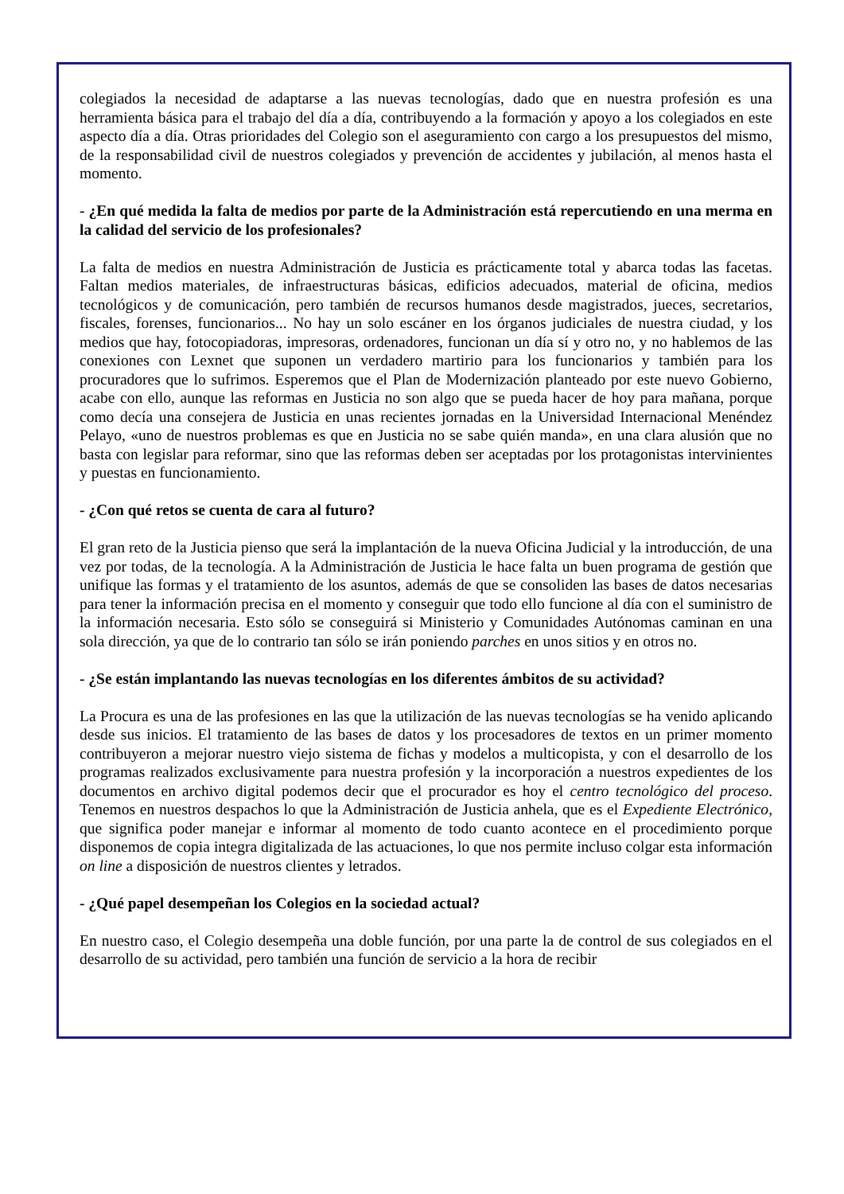colegiados la necesidad de adaptarse a las nuevas tecnologías, dado que en nuestra profesión es una herramienta básica para el trabajo del día a día, contribuyendo a la formación y apoyo a los colegiados en este aspecto día a día. Otras prioridades del Colegio son el aseguramiento con cargo a los presupuestos del mismo, de la responsabilidad civil de nuestros colegiados y prevención de accidentes y jubilación, al menos hasta el momento.
- ¿En qué medida la falta de medios por parte de la Administración está repercutiendo en una merma en la calidad del servicio de los profesionales?
La falta de medios en nuestra Administración de Justicia es prácticamente total y abarca todas las facetas. Faltan medios materiales, de infraestructuras básicas, edificios adecuados, material de oficina, medios tecnológicos y de comunicación, pero también de recursos humanos desde magistrados, jueces, secretarios, fiscales, forenses, funcionarios... No hay un solo escáner en los órganos judiciales de nuestra ciudad, y los medios que hay, fotocopiadoras, impresoras, ordenadores, funcionan un día sí y otro no, y no hablemos de las conexiones con Lexnet que suponen un verdadero martirio para los funcionarios y también para los procuradores que lo sufrimos. Esperemos que el Plan de Modernización planteado por este nuevo Gobierno, acabe con ello, aunque las reformas en Justicia no son algo que se pueda hacer de hoy para mañana, porque como decía una consejera de Justicia en unas recientes jornadas en la Universidad Internacional Menéndez Pelayo, «uno de nuestros problemas es que en Justicia no se sabe quién manda», en una clara alusión que no basta con legislar para reformar, sino que las reformas deben ser aceptadas por los protagonistas intervinientes y puestas en funcionamiento.
- ¿Con qué retos se cuenta de cara al futuro?
El gran reto de la Justicia pienso que será la implantación de la nueva Oficina Judicial y la introducción, de una vez por todas, de la tecnología. A la Administración de Justicia le hace falta un buen programa de gestión que unifique las formas y el tratamiento de los asuntos, además de que se consoliden las bases de datos necesarias para tener la información precisa en el momento y conseguir que todo ello funcione al día con el suministro de la información necesaria. Esto sólo se conseguirá si Ministerio y Comunidades Autónomas caminan en una sola dirección, ya que de lo contrario tan sólo se irán poniendo parches en unos sitios y en otros no.
- ¿Se están implantando las nuevas tecnologías en los diferentes ámbitos de su actividad?
La Procura es una de las profesiones en las que la utilización de las nuevas tecnologías se ha venido aplicando desde sus inicios. El tratamiento de las bases de datos y los procesadores de textos en un primer momento contribuyeron a mejorar nuestro viejo sistema de fichas y modelos a multicopista, y con el desarrollo de los programas realizados exclusivamente para nuestra profesión y la incorporación a nuestros expedientes de los documentos en archivo digital podemos decir que el procurador es hoy el centro tecnológico del proceso. Tenemos en nuestros despachos lo que la Administración de Justicia anhela, que es el Expediente Electrónico, que significa poder manejar e informar al momento de todo cuanto acontece en el procedimiento porque disponemos de copia integra digitalizada de las actuaciones, lo que nos permite incluso colgar esta información on line a disposición de nuestros clientes y letrados.
- ¿Qué papel desempeñan los Colegios en la sociedad actual?
En nuestro caso, el Colegio desempeña una doble función, por una parte la de control de sus colegiados en el desarrollo de su actividad, pero también una función de servicio a la hora de recibir